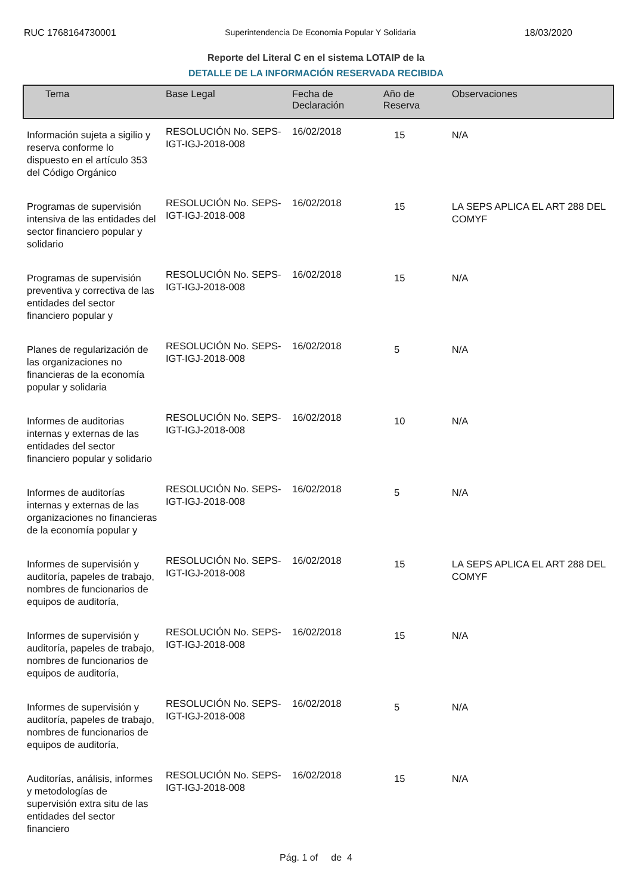RUC 1768164730001 Superintendencia De Economia Popular Y Solidaria 18/03/2020
Reporte del Literal C en el sistema LOTAIP de la
DETALLE DE LA INFORMACIÓN RESERVADA RECIBIDA
| Tema | Base Legal | Fecha de Declaración | Año de Reserva | Observaciones |
| --- | --- | --- | --- | --- |
| Información sujeta a sigilio y reserva conforme lo dispuesto en el artículo 353 del Código Orgánico | RESOLUCIÓN No. SEPS-IGT-IGJ-2018-008 | 16/02/2018 | 15 | N/A |
| Programas de supervisión intensiva de las entidades del sector financiero popular y solidario | RESOLUCIÓN No. SEPS-IGT-IGJ-2018-008 | 16/02/2018 | 15 | LA SEPS APLICA EL ART 288 DEL COMYF |
| Programas de supervisión preventiva y correctiva de las entidades del sector financiero popular y | RESOLUCIÓN No. SEPS-IGT-IGJ-2018-008 | 16/02/2018 | 15 | N/A |
| Planes de regularización de las organizaciones no financieras de la economía popular y solidaria | RESOLUCIÓN No. SEPS-IGT-IGJ-2018-008 | 16/02/2018 | 5 | N/A |
| Informes de auditorias internas y externas de las entidades del sector financiero popular y solidario | RESOLUCIÓN No. SEPS-IGT-IGJ-2018-008 | 16/02/2018 | 10 | N/A |
| Informes de auditorías internas y externas de las organizaciones no financieras de la economía popular y | RESOLUCIÓN No. SEPS-IGT-IGJ-2018-008 | 16/02/2018 | 5 | N/A |
| Informes de supervisión y auditoría, papeles de trabajo, nombres de funcionarios de equipos de auditoría, | RESOLUCIÓN No. SEPS-IGT-IGJ-2018-008 | 16/02/2018 | 15 | LA SEPS APLICA EL ART 288 DEL COMYF |
| Informes de supervisión y auditoría, papeles de trabajo, nombres de funcionarios de equipos de auditoría, | RESOLUCIÓN No. SEPS-IGT-IGJ-2018-008 | 16/02/2018 | 15 | N/A |
| Informes de supervisión y auditoría, papeles de trabajo, nombres de funcionarios de equipos de auditoría, | RESOLUCIÓN No. SEPS-IGT-IGJ-2018-008 | 16/02/2018 | 5 | N/A |
| Auditorías, análisis, informes y metodologías de supervisión extra situ de las entidades del sector financiero | RESOLUCIÓN No. SEPS-IGT-IGJ-2018-008 | 16/02/2018 | 15 | N/A |
Pág. 1 of de 4